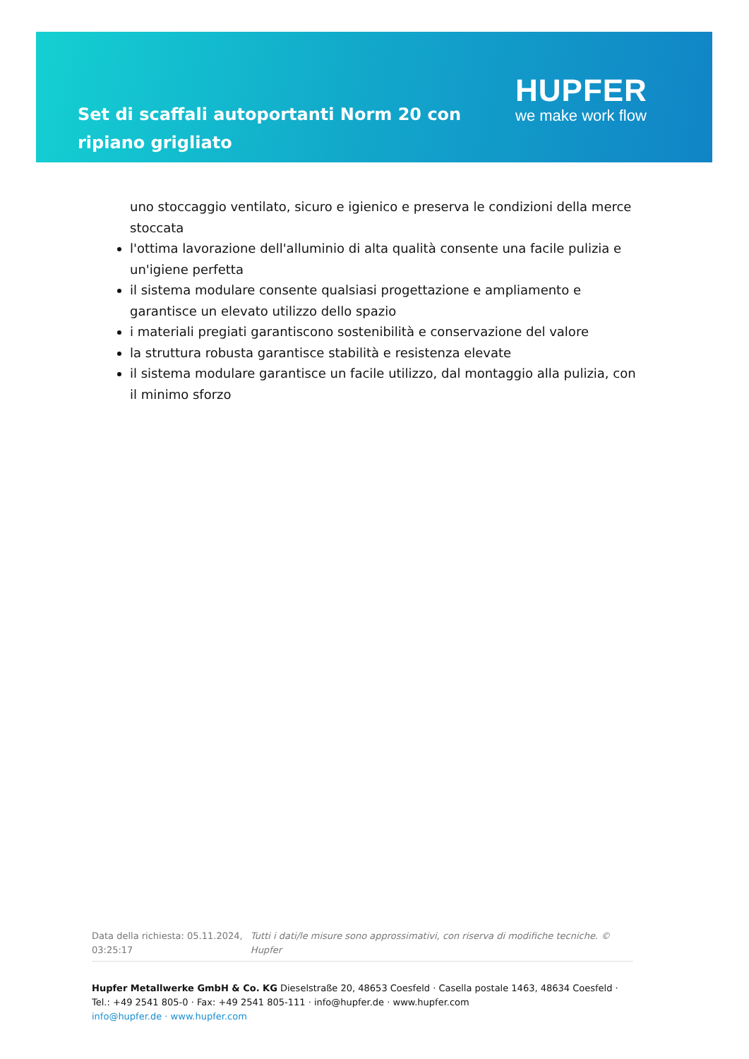Set di scaffali autoportanti Norm 20 con ripiano grigliato
HUPFER
we make work flow
uno stoccaggio ventilato, sicuro e igienico e preserva le condizioni della merce stoccata
l'ottima lavorazione dell'alluminio di alta qualità consente una facile pulizia e un'igiene perfetta
il sistema modulare consente qualsiasi progettazione e ampliamento e garantisce un elevato utilizzo dello spazio
i materiali pregiati garantiscono sostenibilità e conservazione del valore
la struttura robusta garantisce stabilità e resistenza elevate
il sistema modulare garantisce un facile utilizzo, dal montaggio alla pulizia, con il minimo sforzo
Data della richiesta: 05.11.2024, 03:25:17
Tutti i dati/le misure sono approssimativi, con riserva di modifiche tecniche. © Hupfer
Hupfer Metallwerke GmbH & Co. KG Dieselstraße 20, 48653 Coesfeld · Casella postale 1463, 48634 Coesfeld · Tel.: +49 2541 805-0 · Fax: +49 2541 805-111 · info@hupfer.de · www.hupfer.com
info@hupfer.de · www.hupfer.com